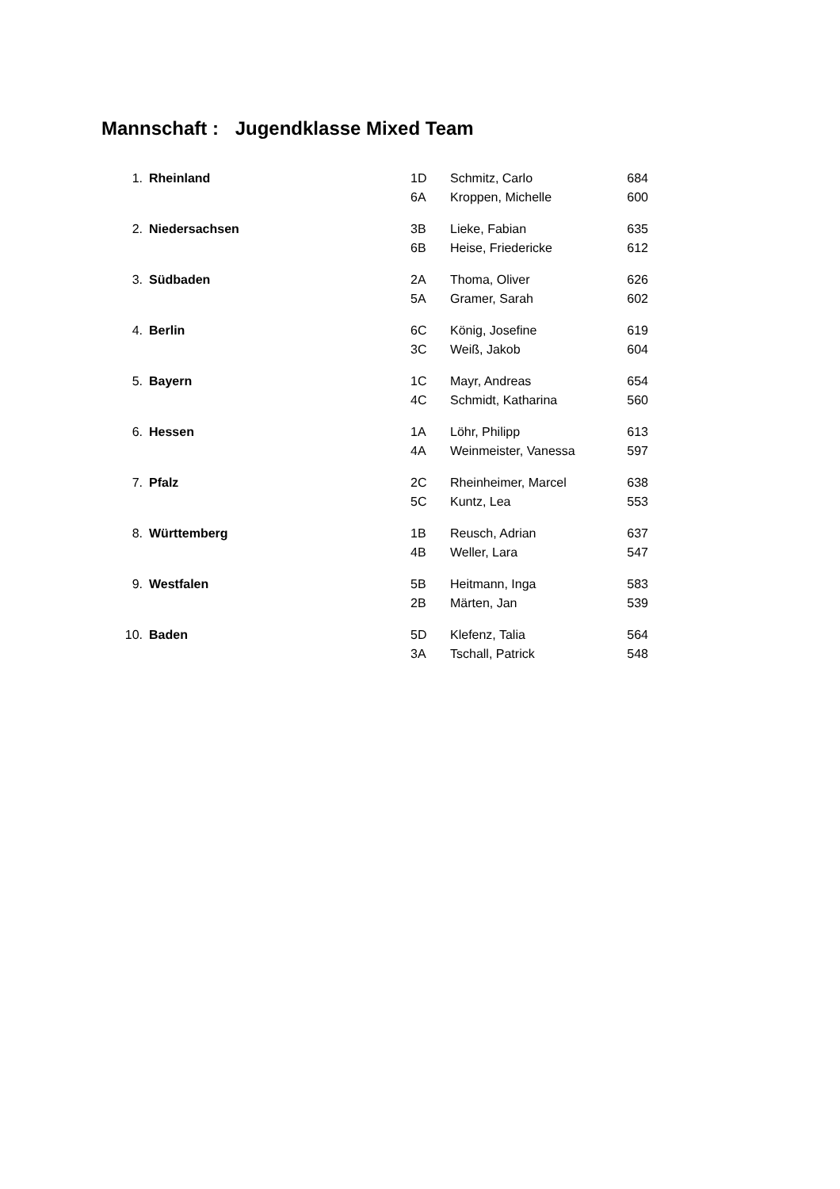Mannschaft : Jugendklasse Mixed Team
| 1. | Rheinland | 1D | Schmitz, Carlo | 684 |
| | | 6A | Kroppen, Michelle | 600 |
| 2. | Niedersachsen | 3B | Lieke, Fabian | 635 |
| | | 6B | Heise, Friedericke | 612 |
| 3. | Südbaden | 2A | Thoma, Oliver | 626 |
| | | 5A | Gramer, Sarah | 602 |
| 4. | Berlin | 6C | König, Josefine | 619 |
| | | 3C | Weiß, Jakob | 604 |
| 5. | Bayern | 1C | Mayr, Andreas | 654 |
| | | 4C | Schmidt, Katharina | 560 |
| 6. | Hessen | 1A | Löhr, Philipp | 613 |
| | | 4A | Weinmeister, Vanessa | 597 |
| 7. | Pfalz | 2C | Rheinheimer, Marcel | 638 |
| | | 5C | Kuntz, Lea | 553 |
| 8. | Württemberg | 1B | Reusch, Adrian | 637 |
| | | 4B | Weller, Lara | 547 |
| 9. | Westfalen | 5B | Heitmann, Inga | 583 |
| | | 2B | Märten, Jan | 539 |
| 10. | Baden | 5D | Klefenz, Talia | 564 |
| | | 3A | Tschall, Patrick | 548 |